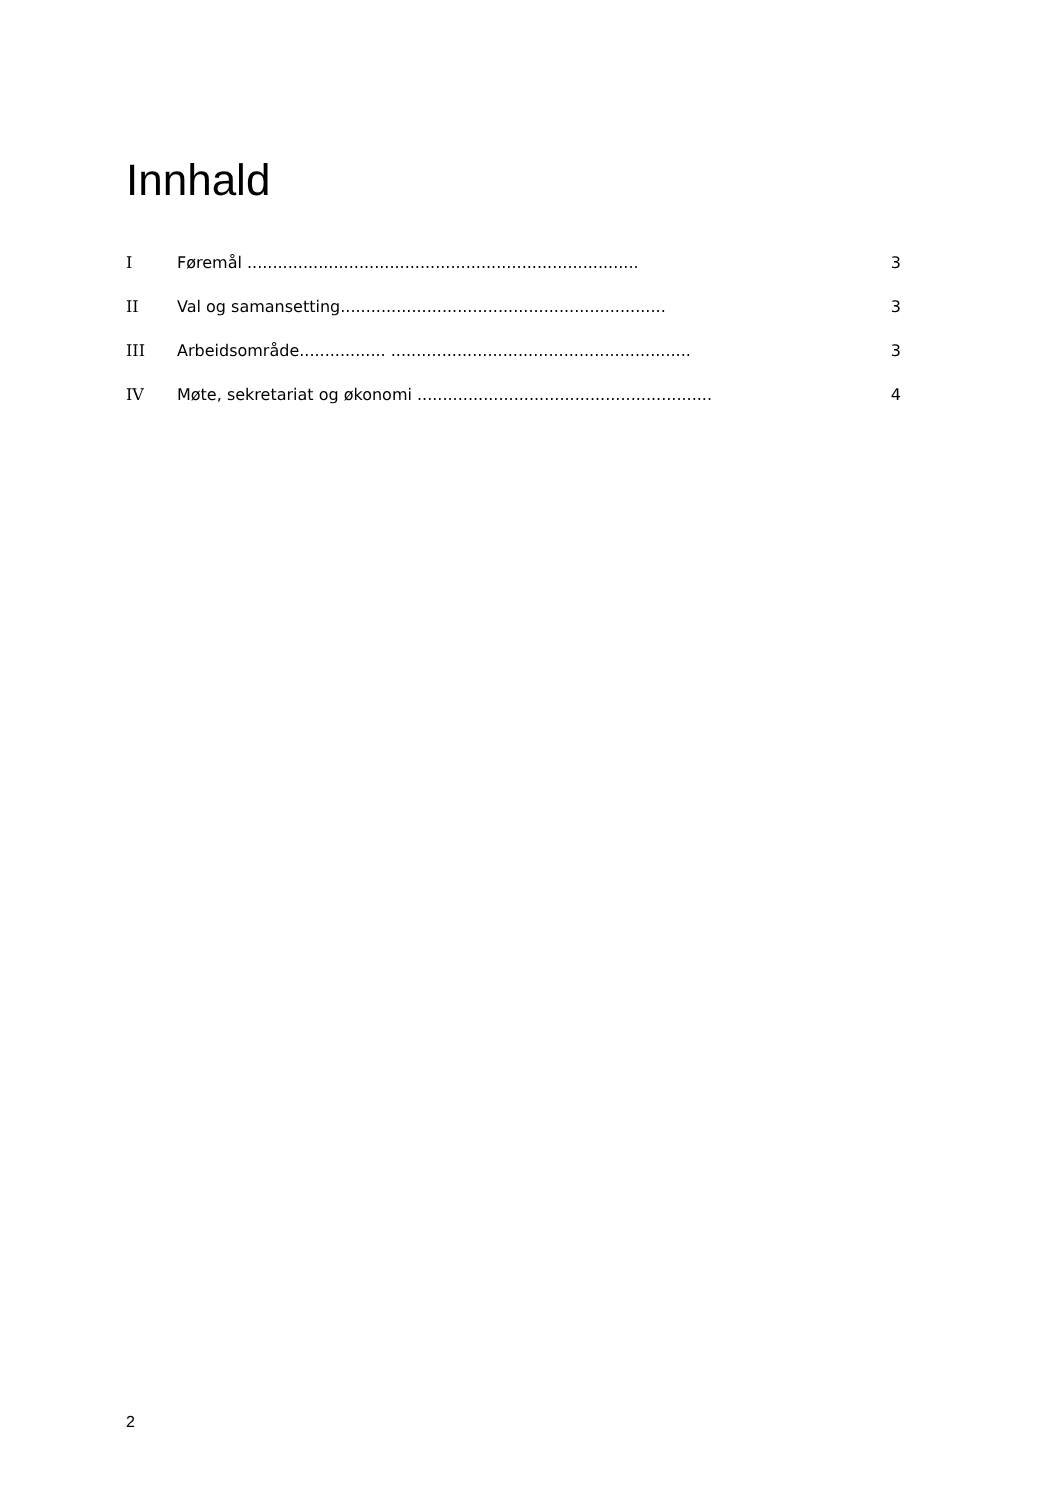Innhald
I Føremål ............................................................................. 3
II Val og samansetting................................................................ 3
III Arbeidsområde................. ........................................................... 3
IV Møte, sekretariat og økonomi .......................................................... 4
2